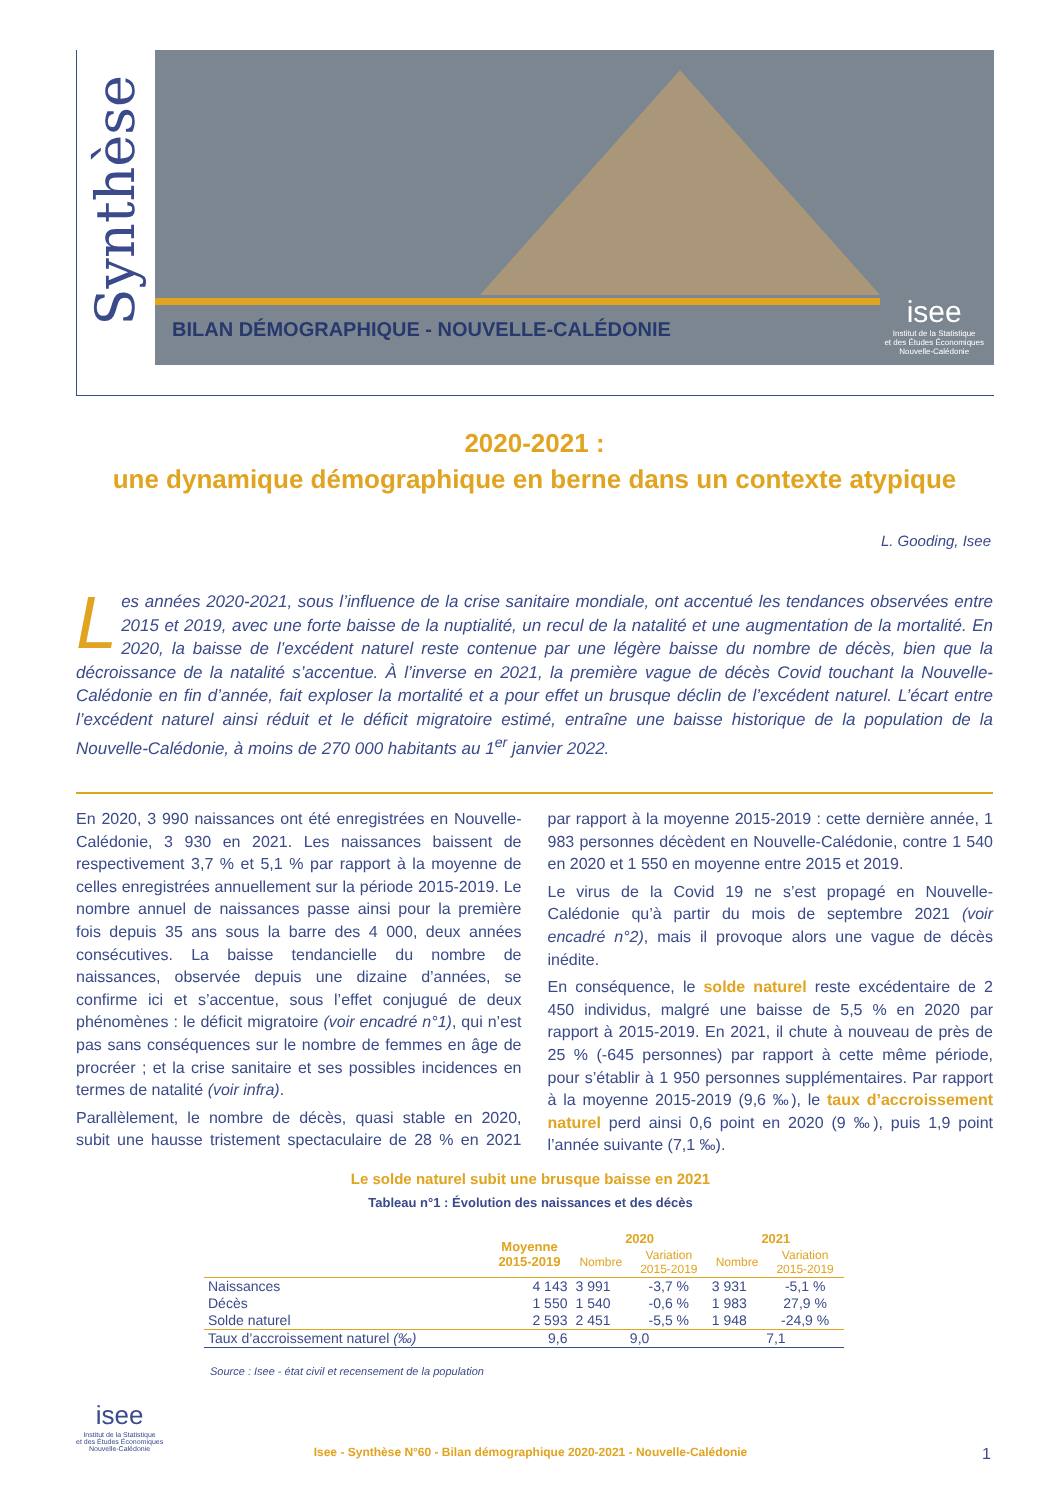Synthèse
BILAN DÉMOGRAPHIQUE - NOUVELLE-CALÉDONIE
isee
Institut de la Statistique
et des Études Économiques
Nouvelle-Calédonie
2020-2021 :
une dynamique démographique en berne dans un contexte atypique
L. Gooding, Isee
Les années 2020-2021, sous l’influence de la crise sanitaire mondiale, ont accentué les tendances observées entre 2015 et 2019, avec une forte baisse de la nuptialité, un recul de la natalité et une augmentation de la mortalité. En 2020, la baisse de l’excédent naturel reste contenue par une légère baisse du nombre de décès, bien que la décroissance de la natalité s’accentue. À l’inverse en 2021, la première vague de décès Covid touchant la Nouvelle-Calédonie en fin d’année, fait exploser la mortalité et a pour effet un brusque déclin de l’excédent naturel. L’écart entre l’excédent naturel ainsi réduit et le déficit migratoire estimé, entraîne une baisse historique de la population de la Nouvelle-Calédonie, à moins de 270 000 habitants au 1<sup>er</sup> janvier 2022.
En 2020, 3 990 naissances ont été enregistrées en Nouvelle-Calédonie, 3 930 en 2021. Les naissances baissent de respectivement 3,7 % et 5,1 % par rapport à la moyenne de celles enregistrées annuellement sur la période 2015-2019. Le nombre annuel de naissances passe ainsi pour la première fois depuis 35 ans sous la barre des 4 000, deux années consécutives. La baisse tendancielle du nombre de naissances, observée depuis une dizaine d’années, se confirme ici et s’accentue, sous l’effet conjugué de deux phénomènes : le déficit migratoire (voir encadré n°1), qui n’est pas sans conséquences sur le nombre de femmes en âge de procréer ; et la crise sanitaire et ses possibles incidences en termes de natalité (voir infra).
Parallèlement, le nombre de décès, quasi stable en 2020, subit une hausse tristement spectaculaire de 28 % en 2021 par rapport à la moyenne 2015-2019 : cette dernière année, 1 983 personnes décèdent en Nouvelle-Calédonie, contre 1 540 en 2020 et 1 550 en moyenne entre 2015 et 2019.
Le virus de la Covid 19 ne s’est propagé en Nouvelle-Calédonie qu’à partir du mois de septembre 2021 (voir encadré n°2), mais il provoque alors une vague de décès inédite.
En conséquence, le solde naturel reste excédentaire de 2 450 individus, malgré une baisse de 5,5 % en 2020 par rapport à 2015-2019. En 2021, il chute à nouveau de près de 25 % (-645 personnes) par rapport à cette même période, pour s’établir à 1 950 personnes supplémentaires. Par rapport à la moyenne 2015-2019 (9,6 ‰), le taux d’accroissement naturel perd ainsi 0,6 point en 2020 (9 ‰), puis 1,9 point l’année suivante (7,1 ‰).
Le solde naturel subit une brusque baisse en 2021
Tableau n°1 : Évolution des naissances et des décès
| | Moyenne 2015-2019 | 2020 | | 2021 | |
| --- | --- | --- | --- | --- | --- |
| | | Nombre | Variation 2015-2019 | Nombre | Variation 2015-2019 |
| Naissances | 4 143 | 3 991 | -3,7 % | 3 931 | -5,1 % |
| Décès | 1 550 | 1 540 | -0,6 % | 1 983 | 27,9 % |
| Solde naturel | 2 593 | 2 451 | -5,5 % | 1 948 | -24,9 % |
| Taux d’accroissement naturel (‰) | 9,6 | 9,0 | | 7,1 | |
Source : Isee - état civil et recensement de la population
isee
Institut de la Statistique
et des Études Économiques
Nouvelle-Calédonie
Isee - Synthèse N°60 - Bilan démographique 2020-2021 - Nouvelle-Calédonie 1